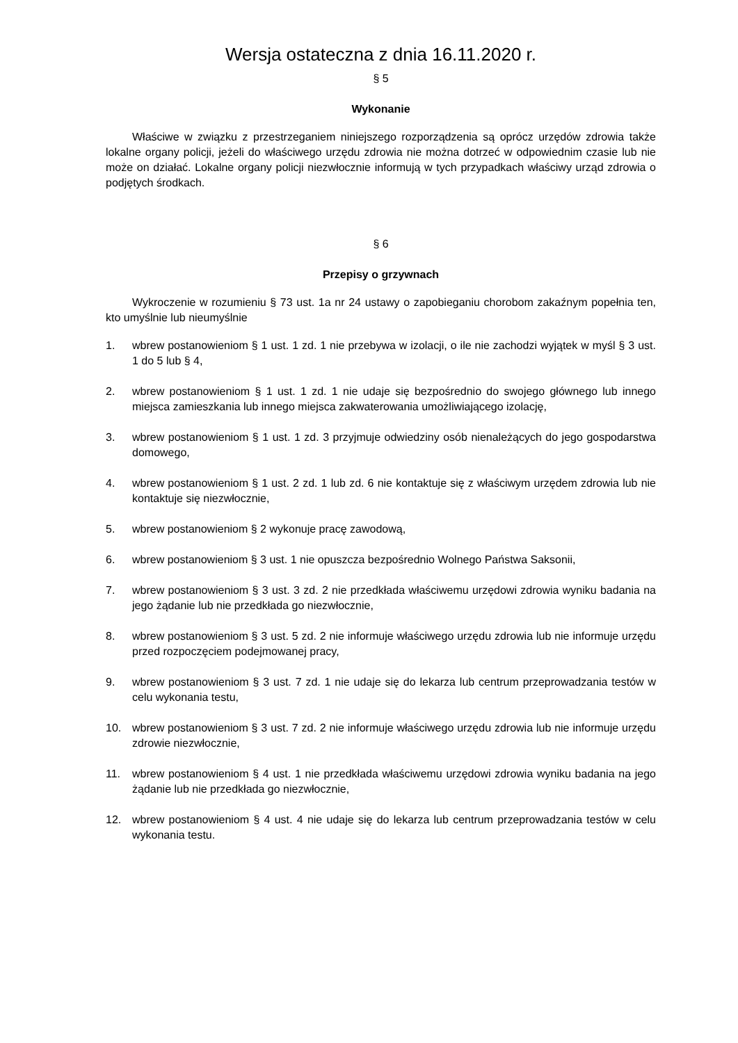Wersja ostateczna z dnia 16.11.2020 r.
§ 5
Wykonanie
Właściwe w związku z przestrzeganiem niniejszego rozporządzenia są oprócz urzędów zdrowia także lokalne organy policji, jeżeli do właściwego urzędu zdrowia nie można dotrzeć w odpowiednim czasie lub nie może on działać. Lokalne organy policji niezwłocznie informują w tych przypadkach właściwy urząd zdrowia o podjętych środkach.
§ 6
Przepisy o grzywnach
Wykroczenie w rozumieniu § 73 ust. 1a nr 24 ustawy o zapobieganiu chorobom zakaźnym popełnia ten, kto umyślnie lub nieumyślnie
1. wbrew postanowieniom § 1 ust. 1 zd. 1 nie przebywa w izolacji, o ile nie zachodzi wyjątek w myśl § 3 ust. 1 do 5 lub § 4,
2. wbrew postanowieniom § 1 ust. 1 zd. 1 nie udaje się bezpośrednio do swojego głównego lub innego miejsca zamieszkania lub innego miejsca zakwaterowania umożliwiającego izolację,
3. wbrew postanowieniom § 1 ust. 1 zd. 3 przyjmuje odwiedziny osób nienależących do jego gospodarstwa domowego,
4. wbrew postanowieniom § 1 ust. 2 zd. 1 lub zd. 6 nie kontaktuje się z właściwym urzędem zdrowia lub nie kontaktuje się niezwłocznie,
5. wbrew postanowieniom § 2 wykonuje pracę zawodową,
6. wbrew postanowieniom § 3 ust. 1 nie opuszcza bezpośrednio Wolnego Państwa Saksonii,
7. wbrew postanowieniom § 3 ust. 3 zd. 2 nie przedkłada właściwemu urzędowi zdrowia wyniku badania na jego żądanie lub nie przedkłada go niezwłocznie,
8. wbrew postanowieniom § 3 ust. 5 zd. 2 nie informuje właściwego urzędu zdrowia lub nie informuje urzędu przed rozpoczęciem podejmowanej pracy,
9. wbrew postanowieniom § 3 ust. 7 zd. 1 nie udaje się do lekarza lub centrum przeprowadzania testów w celu wykonania testu,
10. wbrew postanowieniom § 3 ust. 7 zd. 2 nie informuje właściwego urzędu zdrowia lub nie informuje urzędu zdrowie niezwłocznie,
11. wbrew postanowieniom § 4 ust. 1 nie przedkłada właściwemu urzędowi zdrowia wyniku badania na jego żądanie lub nie przedkłada go niezwłocznie,
12. wbrew postanowieniom § 4 ust. 4 nie udaje się do lekarza lub centrum przeprowadzania testów w celu wykonania testu.